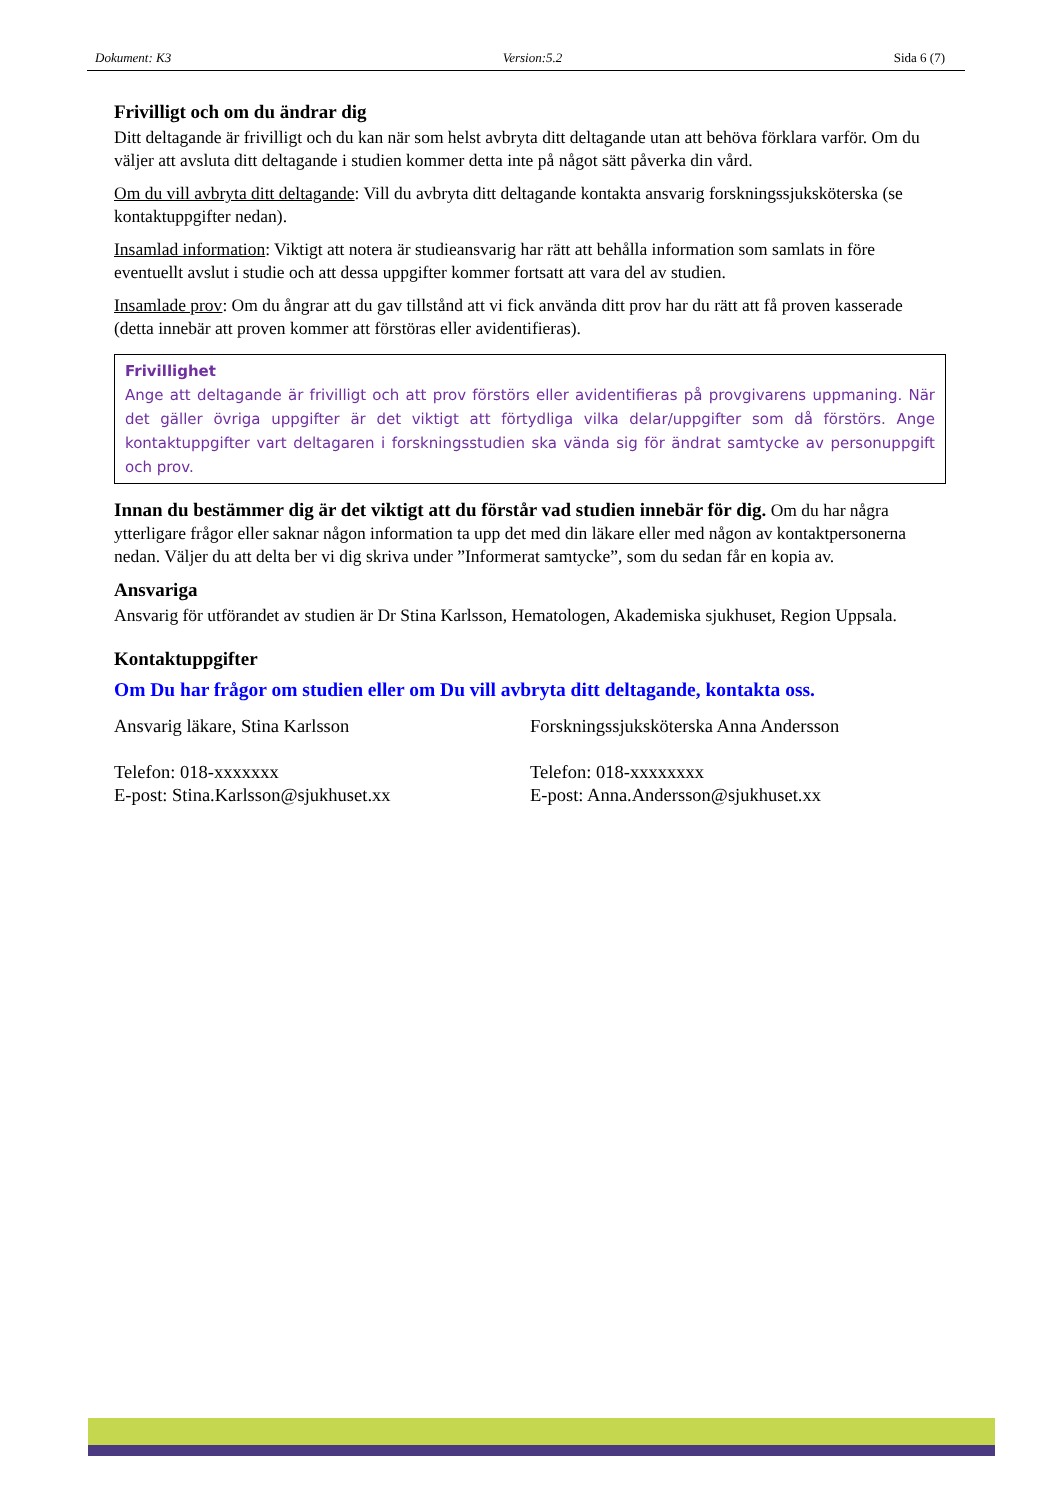Dokument: K3 Version:5.2 Sida 6 (7)
Frivilligt och om du ändrar dig
Ditt deltagande är frivilligt och du kan när som helst avbryta ditt deltagande utan att behöva förklara varför. Om du väljer att avsluta ditt deltagande i studien kommer detta inte på något sätt påverka din vård.
Om du vill avbryta ditt deltagande: Vill du avbryta ditt deltagande kontakta ansvarig forskningssjuksköterska (se kontaktuppgifter nedan).
Insamlad information: Viktigt att notera är studieansvarig har rätt att behålla information som samlats in före eventuellt avslut i studie och att dessa uppgifter kommer fortsatt att vara del av studien.
Insamlade prov: Om du ångrar att du gav tillstånd att vi fick använda ditt prov har du rätt att få proven kasserade (detta innebär att proven kommer att förstöras eller avidentifieras).
Frivillighet
Ange att deltagande är frivilligt och att prov förstörs eller avidentifieras på provgivarens uppmaning. När det gäller övriga uppgifter är det viktigt att förtydliga vilka delar/uppgifter som då förstörs. Ange kontaktuppgifter vart deltagaren i forskningsstudien ska vända sig för ändrat samtycke av personuppgift och prov.
Innan du bestämmer dig är det viktigt att du förstår vad studien innebär för dig. Om du har några ytterligare frågor eller saknar någon information ta upp det med din läkare eller med någon av kontaktpersonerna nedan. Väljer du att delta ber vi dig skriva under ”Informerat samtycke”, som du sedan får en kopia av.
Ansvariga
Ansvarig för utförandet av studien är Dr Stina Karlsson, Hematologen, Akademiska sjukhuset, Region Uppsala.
Kontaktuppgifter
Om Du har frågor om studien eller om Du vill avbryta ditt deltagande, kontakta oss.
Ansvarig läkare, Stina Karlsson
Telefon: 018-xxxxxxx
E-post: Stina.Karlsson@sjukhuset.xx
Forskningssjuksköterska Anna Andersson
Telefon: 018-xxxxxxxx
E-post: Anna.Andersson@sjukhuset.xx